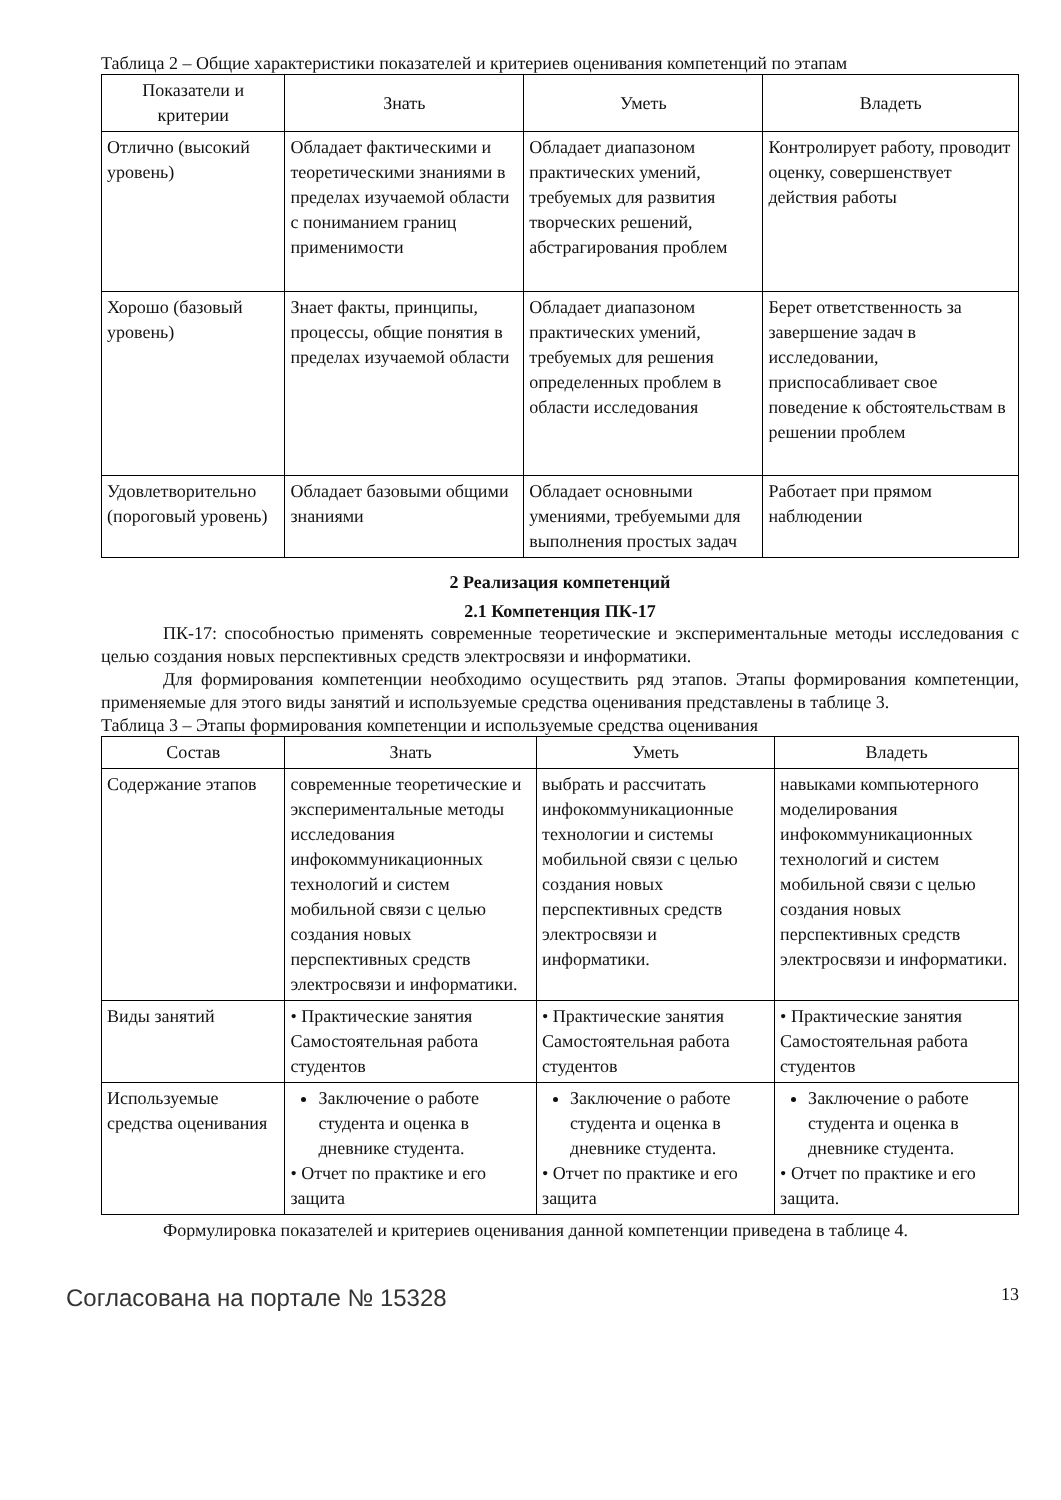Таблица 2 – Общие характеристики показателей и критериев оценивания компетенций по этапам
| Показатели и критерии | Знать | Уметь | Владеть |
| --- | --- | --- | --- |
| Отлично (высокий уровень) | Обладает фактическими и теоретическими знаниями в пределах изучаемой области с пониманием границ применимости | Обладает диапазоном практических умений, требуемых для развития творческих решений, абстрагирования проблем | Контролирует работу, проводит оценку, совершенствует действия работы |
| Хорошо (базовый уровень) | Знает факты, принципы, процессы, общие понятия в пределах изучаемой области | Обладает диапазоном практических умений, требуемых для решения определенных проблем в области исследования | Берет ответственность за завершение задач в исследовании, приспосабливает свое поведение к обстоятельствам в решении проблем |
| Удовлетворительно (пороговый уровень) | Обладает базовыми общими знаниями | Обладает основными умениями, требуемыми для выполнения простых задач | Работает при прямом наблюдении |
2 Реализация компетенций
2.1 Компетенция ПК-17
ПК-17: способностью применять современные теоретические и экспериментальные методы исследования с целью создания новых перспективных средств электросвязи и информатики.
Для формирования компетенции необходимо осуществить ряд этапов. Этапы формирования компетенции, применяемые для этого виды занятий и используемые средства оценивания представлены в таблице 3.
Таблица 3 – Этапы формирования компетенции и используемые средства оценивания
| Состав | Знать | Уметь | Владеть |
| --- | --- | --- | --- |
| Содержание этапов | современные теоретические и экспериментальные методы исследования инфокоммуникационных технологий и систем мобильной связи с целью создания новых перспективных средств электросвязи и информатики. | выбрать и рассчитать инфокоммуникационные технологии и системы мобильной связи с целью создания новых перспективных средств электросвязи и информатики. | навыками компьютерного моделирования инфокоммуникационных технологий и систем мобильной связи с целью создания новых перспективных средств электросвязи и информатики. |
| Виды занятий | • Практические занятия Самостоятельная работа студентов | • Практические занятия Самостоятельная работа студентов | • Практические занятия Самостоятельная работа студентов |
| Используемые средства оценивания | Заключение о работе студента и оценка в дневнике студента. • Отчет по практике и его защита | Заключение о работе студента и оценка в дневнике студента. • Отчет по практике и его защита | Заключение о работе студента и оценка в дневнике студента. • Отчет по практике и его защита. |
Формулировка показателей и критериев оценивания данной компетенции приведена в таблице 4.
Согласована на портале № 15328 13